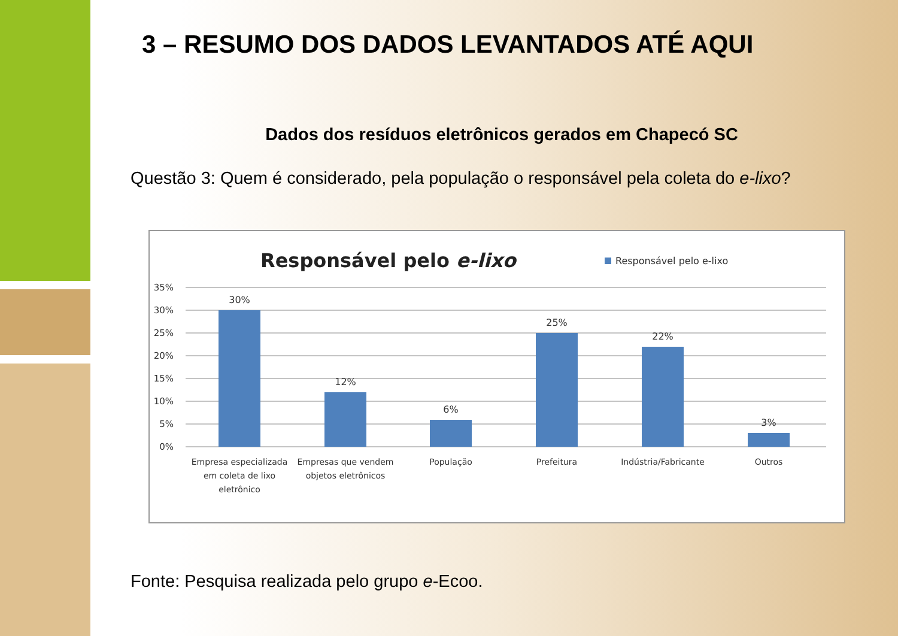3 – RESUMO DOS DADOS LEVANTADOS ATÉ AQUI
Dados dos resíduos eletrônicos gerados em Chapecó SC
Questão 3: Quem é considerado, pela população o responsável pela coleta do e-lixo?
Responsável pelo e-lixo
Responsável pelo e-lixo
35%
30%
25%
20%
15%
10%
5%
0%
30%
12%
6%
25%
22%
3%
Empresa especializada
em coleta de lixo
eletrônico
Empresas que vendem
objetos eletrônicos
População
Prefeitura
Indústria/Fabricante
Outros
Fonte: Pesquisa realizada pelo grupo e-Ecoo.